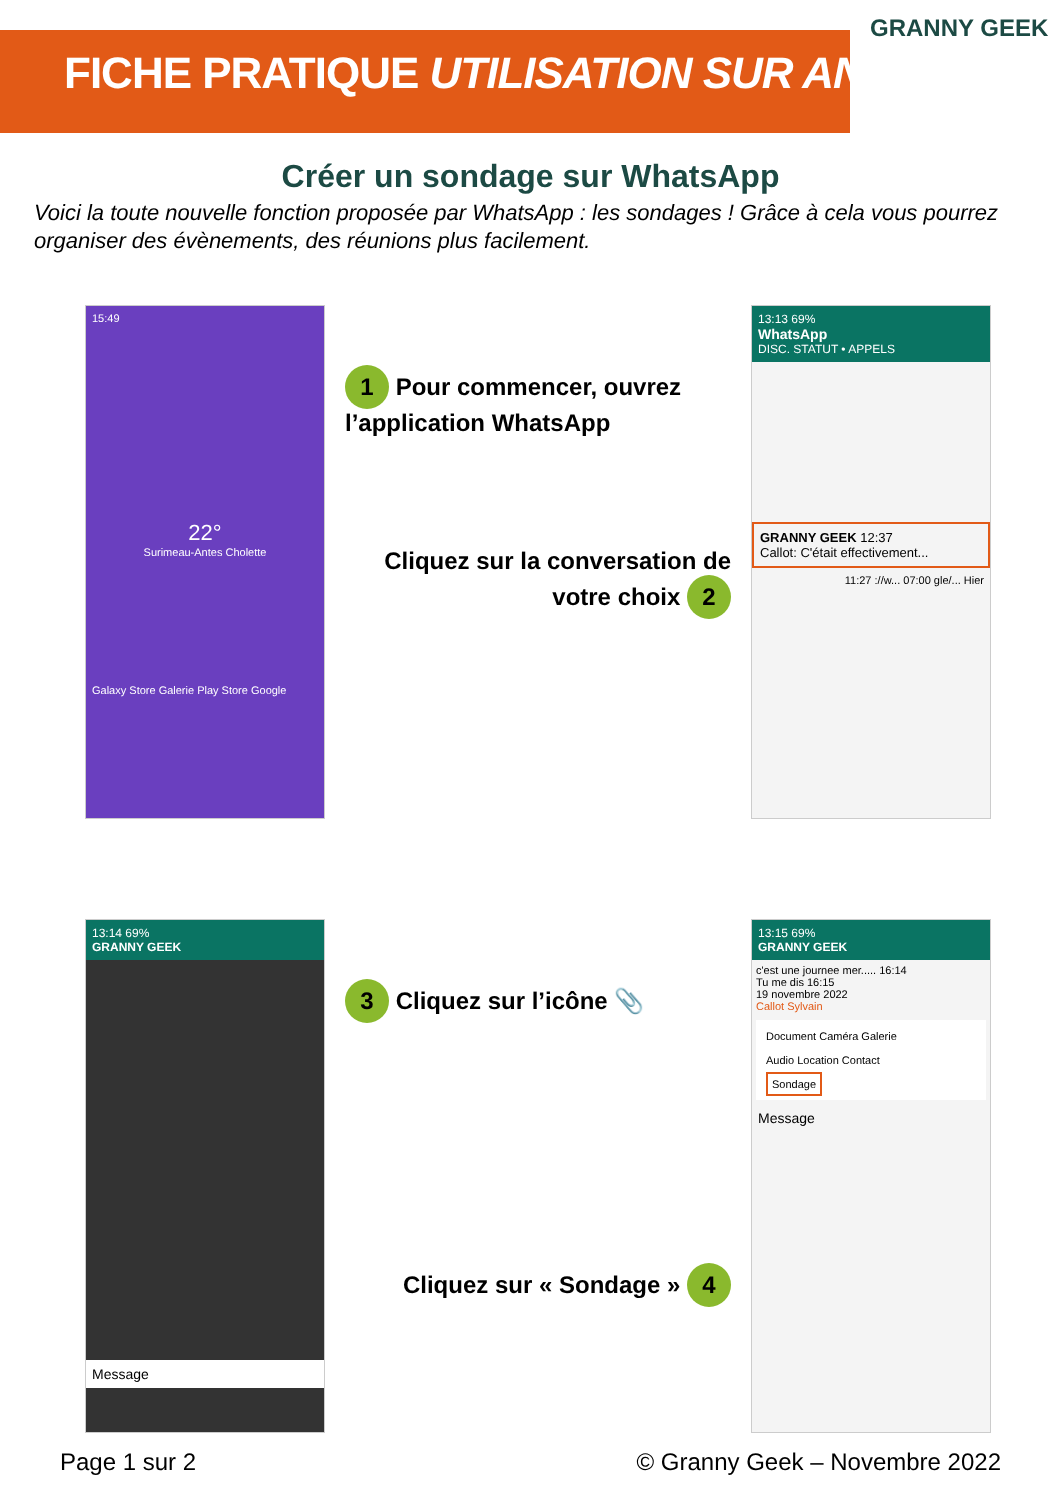FICHE PRATIQUE UTILISATION SUR ANDROID
GRANNY GEEK
Créer un sondage sur WhatsApp
Voici la toute nouvelle fonction proposée par WhatsApp : les sondages ! Grâce à cela vous pourrez organiser des évènements, des réunions plus facilement.
15:49
22°
Surimeau-Antes Cholette
Galaxy Store Galerie Play Store Google
1 Pour commencer, ouvrez l’application WhatsApp
Cliquez sur la conversation de votre choix 2
13:13 69%
WhatsApp
DISC. STATUT • APPELS
GRANNY GEEK 12:37
Callot: C'était effectivement...
11:27 ://w... 07:00 gle/... Hier
13:14 69%
GRANNY GEEK
Message
3 Cliquez sur l’icône 📎
Cliquez sur « Sondage » 4
13:15 69%
GRANNY GEEK
c'est une journee mer..... 16:14
Tu me dis 16:15
19 novembre 2022
Callot Sylvain
Document Caméra Galerie
Audio Location Contact
Sondage
Message
Page 1 sur 2 © Granny Geek – Novembre 2022